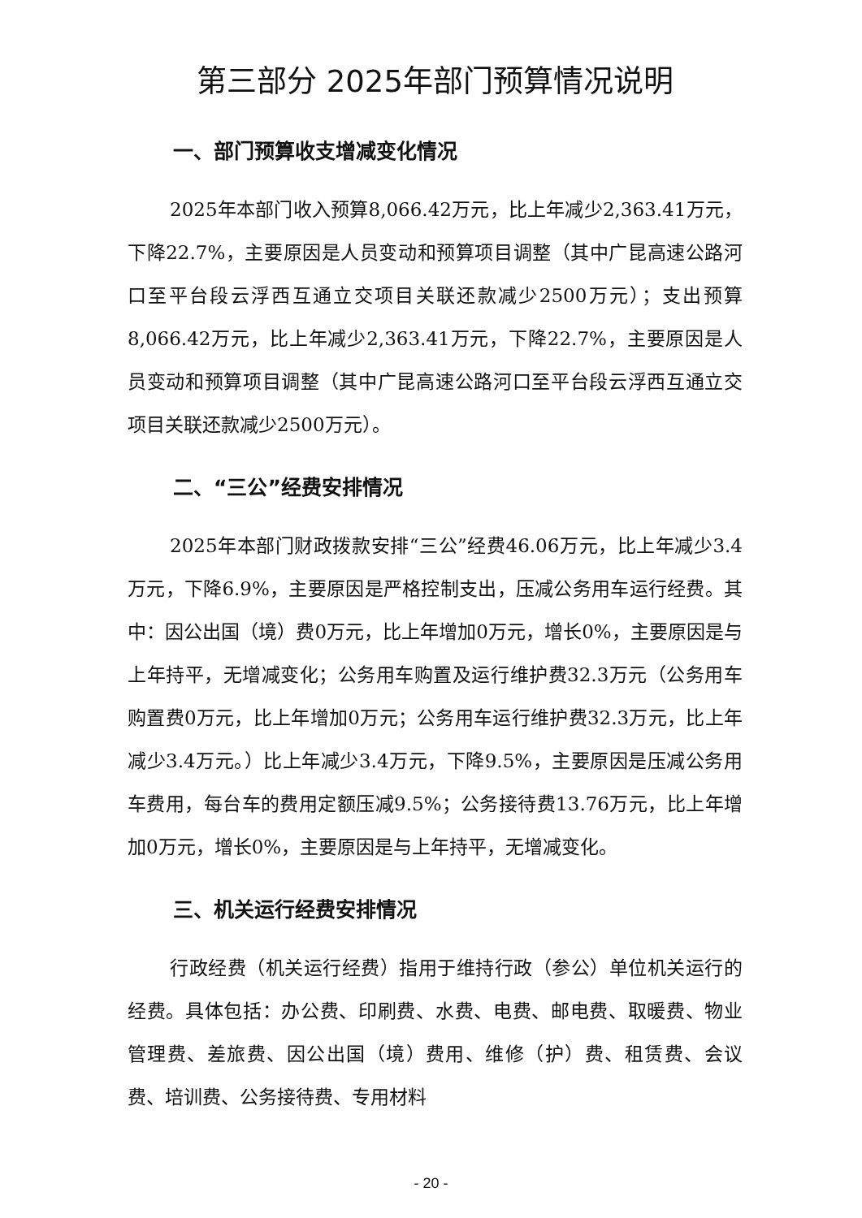第三部分 2025年部门预算情况说明
一、部门预算收支增减变化情况
2025年本部门收入预算8,066.42万元，比上年减少2,363.41万元，下降22.7%，主要原因是人员变动和预算项目调整（其中广昆高速公路河口至平台段云浮西互通立交项目关联还款减少2500万元）；支出预算8,066.42万元，比上年减少2,363.41万元，下降22.7%，主要原因是人员变动和预算项目调整（其中广昆高速公路河口至平台段云浮西互通立交项目关联还款减少2500万元）。
二、“三公”经费安排情况
2025年本部门财政拨款安排“三公”经费46.06万元，比上年减少3.4万元，下降6.9%，主要原因是严格控制支出，压减公务用车运行经费。其中：因公出国（境）费0万元，比上年增加0万元，增长0%，主要原因是与上年持平，无增减变化；公务用车购置及运行维护费32.3万元（公务用车购置费0万元，比上年增加0万元；公务用车运行维护费32.3万元，比上年减少3.4万元。）比上年减少3.4万元，下降9.5%，主要原因是压减公务用车费用，每台车的费用定额压减9.5%；公务接待费13.76万元，比上年增加0万元，增长0%，主要原因是与上年持平，无增减变化。
三、机关运行经费安排情况
行政经费（机关运行经费）指用于维持行政（参公）单位机关运行的经费。具体包括：办公费、印刷费、水费、电费、邮电费、取暖费、物业管理费、差旅费、因公出国（境）费用、维修（护）费、租赁费、会议费、培训费、公务接待费、专用材料
- 20 -